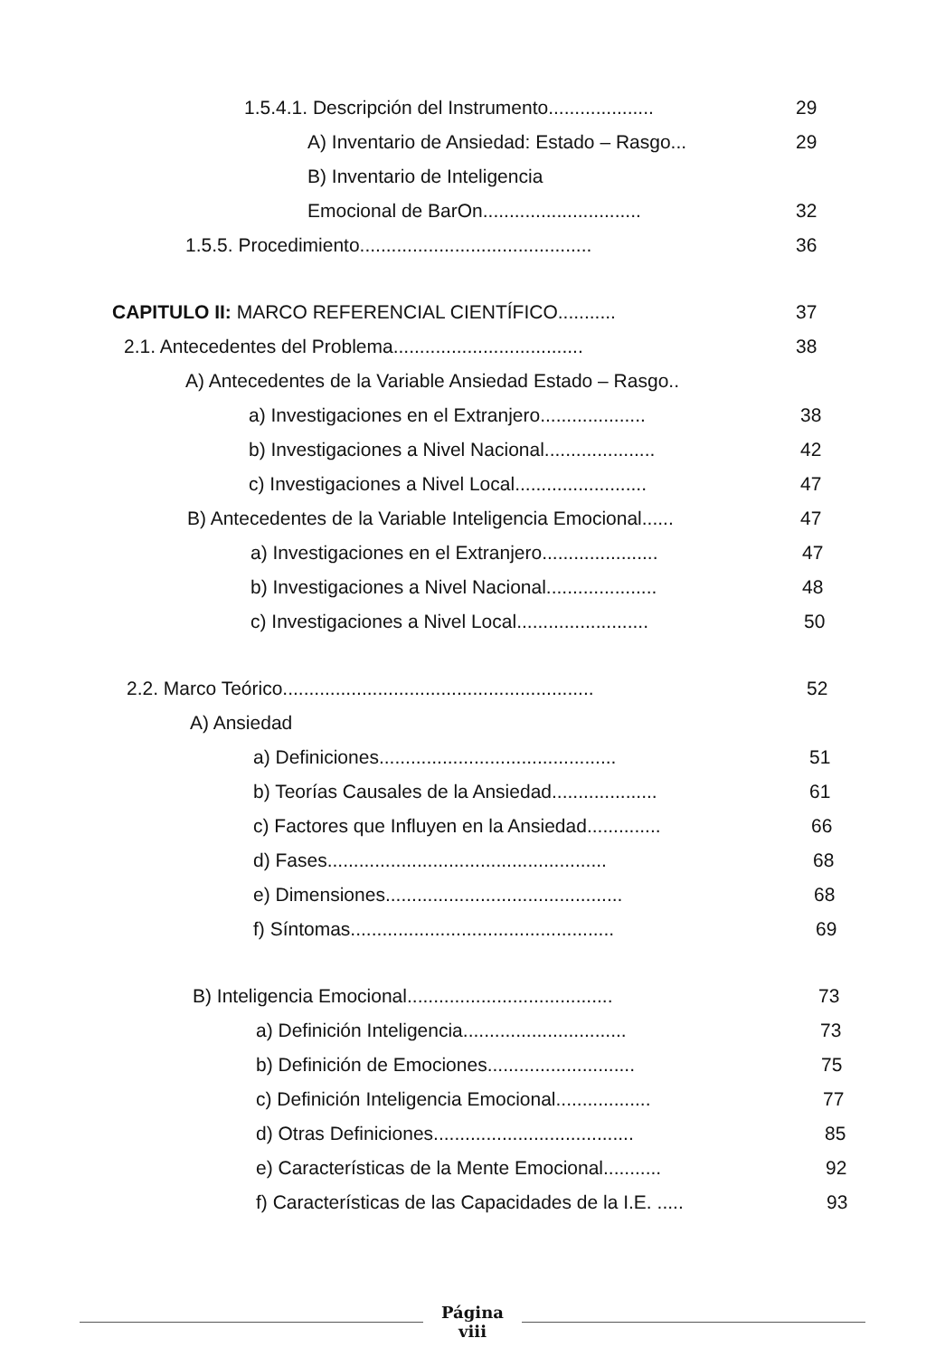1.5.4.1. Descripción del Instrumento.................... 29
A) Inventario de Ansiedad: Estado – Rasgo... 29
B) Inventario de Inteligencia
Emocional de BarOn.............................. 32
1.5.5. Procedimiento............................................ 36
CAPITULO II: MARCO REFERENCIAL CIENTÍFICO........... 37
2.1. Antecedentes del Problema.................................... 38
A) Antecedentes de la Variable Ansiedad Estado – Rasgo..
a) Investigaciones en el Extranjero.................... 38
b) Investigaciones a Nivel Nacional..................... 42
c) Investigaciones a Nivel Local......................... 47
B) Antecedentes de la Variable Inteligencia Emocional...... 47
a) Investigaciones en el Extranjero...................... 47
b) Investigaciones a Nivel Nacional..................... 48
c) Investigaciones a Nivel Local......................... 50
2.2. Marco Teórico........................................................... 52
A) Ansiedad
a) Definiciones............................................. 51
b) Teorías Causales de la Ansiedad.................... 61
c) Factores que Influyen en la Ansiedad.............. 66
d) Fases..................................................... 68
e) Dimensiones............................................. 68
f) Síntomas.................................................. 69
B) Inteligencia Emocional....................................... 73
a) Definición Inteligencia............................... 73
b) Definición de Emociones............................ 75
c) Definición Inteligencia Emocional.................. 77
d) Otras Definiciones...................................... 85
e) Características de la Mente Emocional........... 92
f) Características de las Capacidades de la I.E. ..... 93
Página
viii